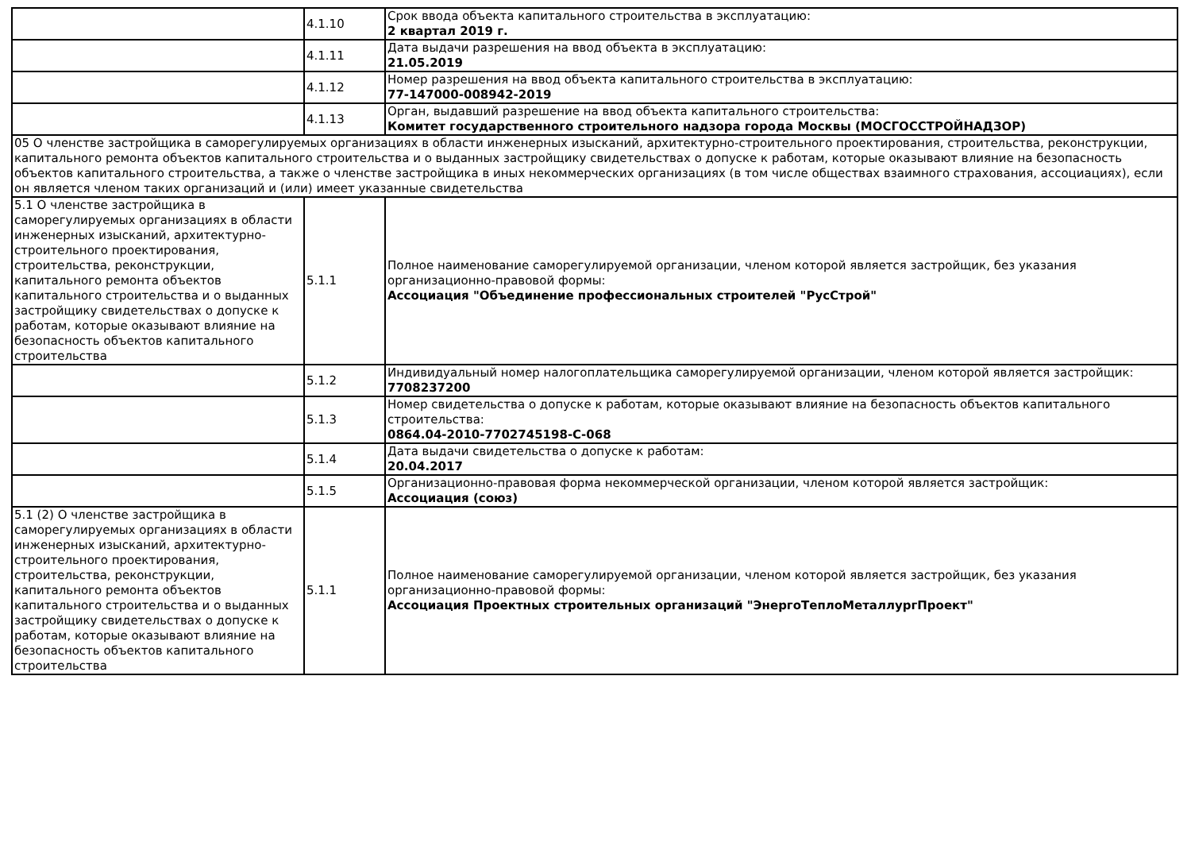| | 4.1.10 | Срок ввода объекта капитального строительства в эксплуатацию: 2 квартал 2019 г. |
| | 4.1.11 | Дата выдачи разрешения на ввод объекта в эксплуатацию: 21.05.2019 |
| | 4.1.12 | Номер разрешения на ввод объекта капитального строительства в эксплуатацию: 77-147000-008942-2019 |
| | 4.1.13 | Орган, выдавший разрешение на ввод объекта капитального строительства: Комитет государственного строительного надзора города Москвы (МОСГОССТРОЙНАДЗОР) |
| 05 О членстве застройщика в саморегулируемых организациях в области инженерных изысканий, архитектурно-строительного проектирования, строительства, реконструкции, капитального ремонта объектов капитального строительства и о выданных застройщику свидетельствах о допуске к работам, которые оказывают влияние на безопасность объектов капитального строительства, а также о членстве застройщика в иных некоммерческих организациях (в том числе обществах взаимного страхования, ассоциациях), если он является членом таких организаций и (или) имеет указанные свидетельства | | |
| 5.1 О членстве застройщика в саморегулируемых организациях в области инженерных изысканий, архитектурно-строительного проектирования, строительства, реконструкции, капитального ремонта объектов капитального строительства и о выданных застройщику свидетельствах о допуске к работам, которые оказывают влияние на безопасность объектов капитального строительства | 5.1.1 | Полное наименование саморегулируемой организации, членом которой является застройщик, без указания организационно-правовой формы: Ассоциация "Объединение профессиональных строителей "РусСтрой" |
| | 5.1.2 | Индивидуальный номер налогоплательщика саморегулируемой организации, членом которой является застройщик: 7708237200 |
| | 5.1.3 | Номер свидетельства о допуске к работам, которые оказывают влияние на безопасность объектов капитального строительства: 0864.04-2010-7702745198-С-068 |
| | 5.1.4 | Дата выдачи свидетельства о допуске к работам: 20.04.2017 |
| | 5.1.5 | Организационно-правовая форма некоммерческой организации, членом которой является застройщик: Ассоциация (союз) |
| 5.1 (2) О членстве застройщика в саморегулируемых организациях в области инженерных изысканий, архитектурно-строительного проектирования, строительства, реконструкции, капитального ремонта объектов капитального строительства и о выданных застройщику свидетельствах о допуске к работам, которые оказывают влияние на безопасность объектов капитального строительства | 5.1.1 | Полное наименование саморегулируемой организации, членом которой является застройщик, без указания организационно-правовой формы: Ассоциация Проектных строительных организаций "ЭнергоТеплоМеталлургПроект" |